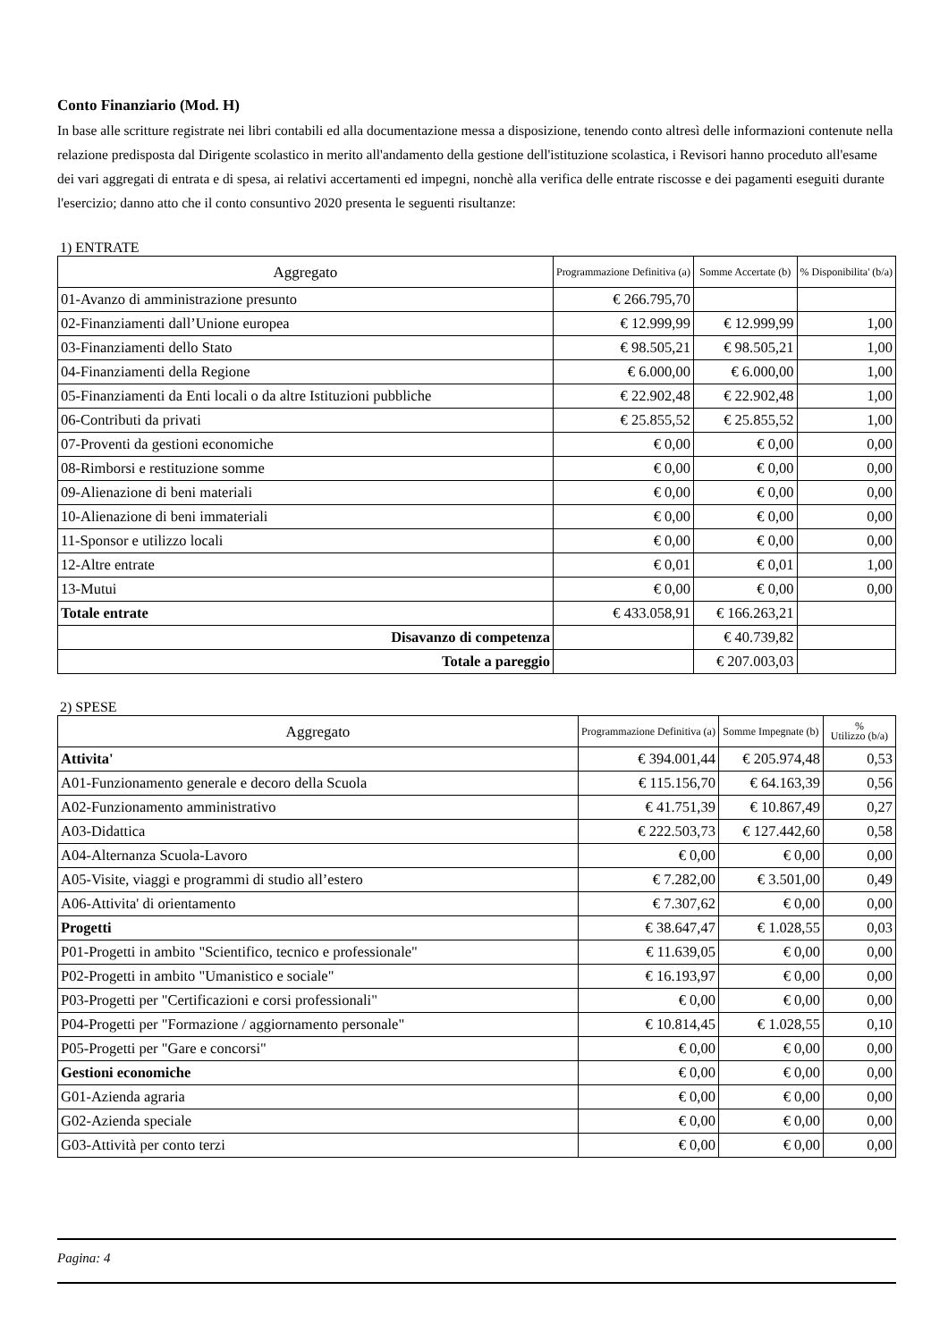Conto Finanziario (Mod. H)
In base alle scritture registrate nei libri contabili ed alla documentazione messa a disposizione, tenendo conto altresì delle informazioni contenute nella relazione predisposta dal Dirigente scolastico in merito all'andamento della gestione dell'istituzione scolastica, i Revisori hanno proceduto all'esame dei vari aggregati di entrata e di spesa, ai relativi accertamenti ed impegni, nonchè alla verifica delle entrate riscosse e dei pagamenti eseguiti durante l'esercizio; danno atto che il conto consuntivo 2020 presenta le seguenti risultanze:
1) ENTRATE
| Aggregato | Programmazione Definitiva (a) | Somme Accertate (b) | % Disponibilita' (b/a) |
| --- | --- | --- | --- |
| 01-Avanzo di amministrazione presunto | € 266.795,70 | | |
| 02-Finanziamenti dall’Unione europea | € 12.999,99 | € 12.999,99 | 1,00 |
| 03-Finanziamenti dello Stato | € 98.505,21 | € 98.505,21 | 1,00 |
| 04-Finanziamenti della Regione | € 6.000,00 | € 6.000,00 | 1,00 |
| 05-Finanziamenti da Enti locali o da altre Istituzioni pubbliche | € 22.902,48 | € 22.902,48 | 1,00 |
| 06-Contributi da privati | € 25.855,52 | € 25.855,52 | 1,00 |
| 07-Proventi da gestioni economiche | € 0,00 | € 0,00 | 0,00 |
| 08-Rimborsi e restituzione somme | € 0,00 | € 0,00 | 0,00 |
| 09-Alienazione di beni materiali | € 0,00 | € 0,00 | 0,00 |
| 10-Alienazione di beni immateriali | € 0,00 | € 0,00 | 0,00 |
| 11-Sponsor e utilizzo locali | € 0,00 | € 0,00 | 0,00 |
| 12-Altre entrate | € 0,01 | € 0,01 | 1,00 |
| 13-Mutui | € 0,00 | € 0,00 | 0,00 |
| Totale entrate | € 433.058,91 | € 166.263,21 | |
| Disavanzo di competenza | | € 40.739,82 | |
| Totale a pareggio | | € 207.003,03 | |
2) SPESE
| Aggregato | Programmazione Definitiva (a) | Somme Impegnate (b) | % Utilizzo (b/a) |
| --- | --- | --- | --- |
| Attivita' | € 394.001,44 | € 205.974,48 | 0,53 |
| A01-Funzionamento generale e decoro della Scuola | € 115.156,70 | € 64.163,39 | 0,56 |
| A02-Funzionamento amministrativo | € 41.751,39 | € 10.867,49 | 0,27 |
| A03-Didattica | € 222.503,73 | € 127.442,60 | 0,58 |
| A04-Alternanza Scuola-Lavoro | € 0,00 | € 0,00 | 0,00 |
| A05-Visite, viaggi e programmi di studio all’estero | € 7.282,00 | € 3.501,00 | 0,49 |
| A06-Attivita' di orientamento | € 7.307,62 | € 0,00 | 0,00 |
| Progetti | € 38.647,47 | € 1.028,55 | 0,03 |
| P01-Progetti in ambito "Scientifico, tecnico e professionale" | € 11.639,05 | € 0,00 | 0,00 |
| P02-Progetti in ambito "Umanistico e sociale" | € 16.193,97 | € 0,00 | 0,00 |
| P03-Progetti per "Certificazioni e corsi professionali" | € 0,00 | € 0,00 | 0,00 |
| P04-Progetti per "Formazione / aggiornamento personale" | € 10.814,45 | € 1.028,55 | 0,10 |
| P05-Progetti per "Gare e concorsi" | € 0,00 | € 0,00 | 0,00 |
| Gestioni economiche | € 0,00 | € 0,00 | 0,00 |
| G01-Azienda agraria | € 0,00 | € 0,00 | 0,00 |
| G02-Azienda speciale | € 0,00 | € 0,00 | 0,00 |
| G03-Attività per conto terzi | € 0,00 | € 0,00 | 0,00 |
Pagina: 4